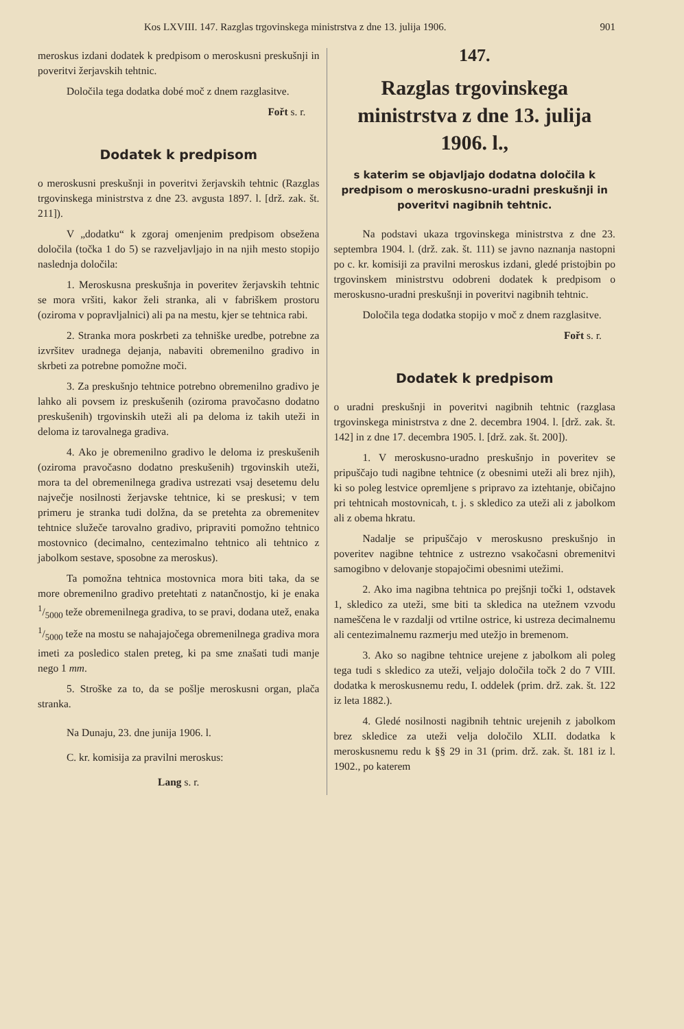Kos LXVIII. 147. Razglas trgovinskega ministrstva z dne 13. julija 1906. 901
meroskus izdani dodatek k predpisom o meroskusni preskušnji in poveritvi žerjavskih tehtnic.
Določila tega dodatka dobé moč z dnem razglasitve.
Fořt s. r.
Dodatek k predpisom
o meroskusni preskušnji in poveritvi žerjavskih tehtnic (Razglas trgovinskega ministrstva z dne 23. avgusta 1897. l. [drž. zak. št. 211]).
V „dodatku“ k zgoraj omenjenim predpisom obsežena določila (točka 1 do 5) se razveljavljajo in na njih mesto stopijo naslednja določila:
1. Meroskusna preskušnja in poveritev žerjavskih tehtnic se mora vršiti, kakor želi stranka, ali v fabriškem prostoru (oziroma v popravljalnici) ali pa na mestu, kjer se tehtnica rabi.
2. Stranka mora poskrbeti za tehniške uredbe, potrebne za izvršitev uradnega dejanja, nabaviti obremenilno gradivo in skrbeti za potrebne pomožne moči.
3. Za preskušnjo tehtnice potrebno obremenilno gradivo je lahko ali povsem iz preskušenih (oziroma pravočasno dodatno preskušenih) trgovinskih uteži ali pa deloma iz takih uteži in deloma iz tarovalnega gradiva.
4. Ako je obremenilno gradivo le deloma iz preskušenih (oziroma pravočasno dodatno preskušenih) trgovinskih uteži, mora ta del obremenilnega gradiva ustrezati vsaj desetemu delu največje nosilnosti žerjavske tehtnice, ki se preskusi; v tem primeru je stranka tudi dolžna, da se pretehta za obremenitev tehtnice služeče tarovalno gradivo, pripraviti pomožno tehtnico mostovnico (decimalno, centezimalno tehtnico ali tehtnico z jabolkom sestave, sposobne za meroskus).
Ta pomožna tehtnica mostovnica mora biti taka, da se more obremenilno gradivo pretehtati z natančnostjo, ki je enaka 1/5000 teže obremenilnega gradiva, to se pravi, dodana utež, enaka 1/5000 teže na mostu se nahajajočega obremenilnega gradiva mora imeti za posledico stalen preteg, ki pa sme znašati tudi manje nego 1 mm.
5. Stroške za to, da se pošlje meroskusni organ, plača stranka.
Na Dunaju, 23. dne junija 1906. l.
C. kr. komisija za pravilni meroskus:
Lang s. r.
147.
Razglas trgovinskega ministrstva z dne 13. julija 1906. l.,
s katerim se objavljajo dodatna določila k predpisom o meroskusno-uradni preskušnji in poveritvi nagibnih tehtnic.
Na podstavi ukaza trgovinskega ministrstva z dne 23. septembra 1904. l. (drž. zak. št. 111) se javno naznanja nastopni po c. kr. komisiji za pravilni meroskus izdani, gledé pristojbin po trgovinskem ministrstvu odobreni dodatek k predpisom o meroskusno-uradni preskušnji in poveritvi nagibnih tehtnic.
Določila tega dodatka stopijo v moč z dnem razglasitve.
Fořt s. r.
Dodatek k predpisom
o uradni preskušnji in poveritvi nagibnih tehtnic (razglasa trgovinskega ministrstva z dne 2. decembra 1904. l. [drž. zak. št. 142] in z dne 17. decembra 1905. l. [drž. zak. št. 200]).
1. V meroskusno-uradno preskušnjo in poveritev se pripuščajo tudi nagibne tehtnice (z obesnimi uteži ali brez njih), ki so poleg lestvice opremljene s pripravo za iztehtanje, običajno pri tehtnicah mostovnicah, t. j. s skledico za uteži ali z jabolkom ali z obema hkratu.
Nadalje se pripuščajo v meroskusno preskušnjo in poveritev nagibne tehtnice z ustrezno vsakočasni obremenitvi samogibno v delovanje stopajočimi obesnimi utežimi.
2. Ako ima nagibna tehtnica po prejšnji točki 1, odstavek 1, skledico za uteži, sme biti ta skledica na utežnem vzvodu nameščena le v razdalji od vrtilne ostrice, ki ustreza decimalnemu ali centezimalnemu razmerju med utežjo in bremenom.
3. Ako so nagibne tehtnice urejene z jabolkom ali poleg tega tudi s skledico za uteži, veljajo določila točk 2 do 7 VIII. dodatka k meroskusnemu redu, I. oddelek (prim. drž. zak. št. 122 iz leta 1882.).
4. Gledé nosilnosti nagibnih tehtnic urejenih z jabolkom brez skledice za uteži velja določilo XLII. dodatka k meroskusnemu redu k §§ 29 in 31 (prim. drž. zak. št. 181 iz l. 1902., po katerem